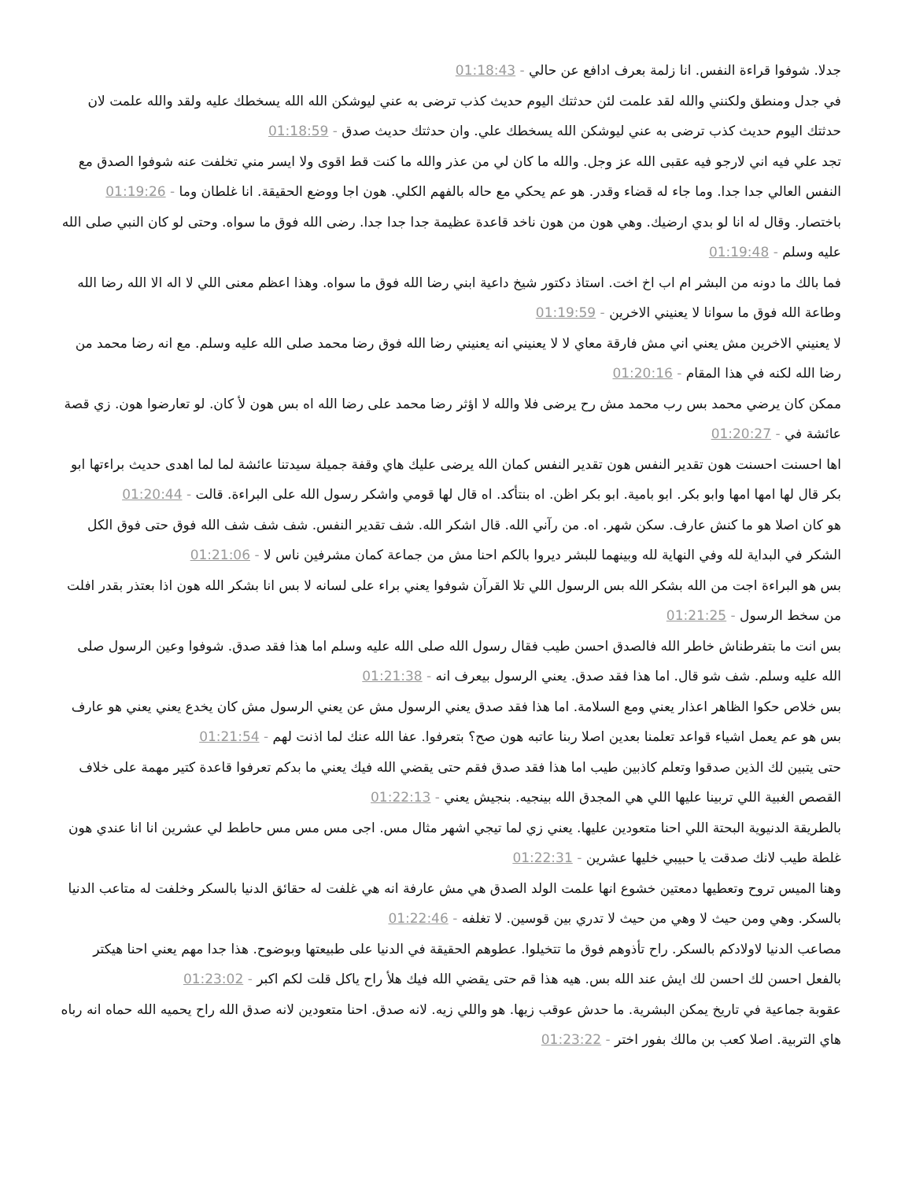جدلا. شوفوا قراءة النفس. انا زلمة بعرف ادافع عن حالي - 01:18:43
في جدل ومنطق ولكنني والله لقد علمت لئن حدثتك اليوم حديث كذب ترضى به عني ليوشكن الله الله يسخطك عليه ولقد والله علمت لان حدثتك اليوم حديث كذب ترضى به عني ليوشكن الله يسخطك علي. وان حدثتك حديث صدق - 01:18:59
تجد علي فيه اني لارجو فيه عقبى الله عز وجل. والله ما كان لي من عذر والله ما كنت قط اقوى ولا ايسر مني تخلفت عنه شوفوا الصدق مع النفس العالي جدا جدا. وما جاء له قضاء وقدر. هو عم يحكي مع حاله بالفهم الكلي. هون اجا ووضع الحقيقة. انا غلطان وما - 01:19:26
باختصار. وقال له انا لو بدي ارضيك. وهي هون من هون ناخد قاعدة عظيمة جدا جدا جدا. رضى الله فوق ما سواه. وحتى لو كان النبي صلى الله عليه وسلم - 01:19:48
فما بالك ما دونه من البشر ام اب اخ اخت. استاذ دكتور شيخ داعية ابني رضا الله فوق ما سواه. وهذا اعظم معنى اللي لا اله الا الله رضا الله وطاعة الله فوق ما سوانا لا يعنيني الاخرين - 01:19:59
لا يعنيني الاخرين مش يعني اني مش فارقة معاي لا لا يعنيني انه يعنيني رضا الله فوق رضا محمد صلى الله عليه وسلم. مع انه رضا محمد من رضا الله لكنه في هذا المقام - 01:20:16
ممكن كان يرضي محمد بس رب محمد مش رح يرضى فلا والله لا اؤثر رضا محمد على رضا الله اه بس هون لأ كان. لو تعارضوا هون. زي قصة عائشة في - 01:20:27
اها احسنت احسنت هون تقدير النفس هون تقدير النفس كمان الله يرضى عليك هاي وقفة جميلة سيدتنا عائشة لما لما اهدى حديث براءتها ابو بكر قال لها امها امها وابو بكر. ابو بامية. ابو بكر اظن. اه بنتأكد. اه قال لها قومي واشكر رسول الله على البراءة. قالت - 01:20:44
هو كان اصلا هو ما كنش عارف. سكن شهر. اه. من رآني الله. قال اشكر الله. شف تقدير النفس. شف شف شف الله فوق حتى فوق الكل الشكر في البداية لله وفي النهاية لله وبينهما للبشر ديروا بالكم احنا مش من جماعة كمان مشرفين ناس لا - 01:21:06
بس هو البراءة اجت من الله بشكر الله بس الرسول اللي تلا القرآن شوفوا يعني براء على لسانه لا بس انا بشكر الله هون اذا بعتذر بقدر افلت من سخط الرسول - 01:21:25
بس انت ما بتفرطناش خاطر الله فالصدق احسن طيب فقال رسول الله صلى الله عليه وسلم اما هذا فقد صدق. شوفوا وعين الرسول صلى الله عليه وسلم. شف شو قال. اما هذا فقد صدق. يعني الرسول بيعرف انه - 01:21:38
بس خلاص حكوا الظاهر اعذار يعني ومع السلامة. اما هذا فقد صدق يعني الرسول مش عن يعني الرسول مش كان يخدع يعني يعني هو عارف بس هو عم يعمل اشياء قواعد تعلمنا بعدين اصلا ربنا عاتبه هون صح؟ بتعرفوا. عفا الله عنك لما اذنت لهم - 01:21:54
حتى يتبين لك الذين صدقوا وتعلم كاذبين طيب اما هذا فقد صدق فقم حتى يقضي الله فيك يعني ما بدكم تعرفوا قاعدة كتير مهمة على خلاف القصص الغبية اللي تربينا عليها اللي هي المجدق الله بينجيه. بنجيش يعني - 01:22:13
بالطريقة الدنيوية البحتة اللي احنا متعودين عليها. يعني زي لما تيجي اشهر مثال مس. اجى مس مس مس حاطط لي عشرين انا انا عندي هون غلطة طيب لانك صدقت يا حبيبي خليها عشرين - 01:22:31
وهنا الميس تروح وتعطيها دمعتين خشوع انها علمت الولد الصدق هي مش عارفة انه هي غلفت له حقائق الدنيا بالسكر وخلفت له متاعب الدنيا بالسكر. وهي ومن حيث لا وهي من حيث لا تدري بين قوسين. لا تغلفه - 01:22:46
مصاعب الدنيا لاولادكم بالسكر. راح تأذوهم فوق ما تتخيلوا. عطوهم الحقيقة في الدنيا على طبيعتها وبوضوح. هذا جدا مهم يعني احنا هيكتر بالفعل احسن لك احسن لك ايش عند الله بس. هيه هذا قم حتى يقضي الله فيك هلأ راح ياكل قلت لكم اكبر - 01:23:02
عقوبة جماعية في تاريخ يمكن البشرية. ما حدش عوقب زيها. هو واللي زيه. لانه صدق. احنا متعودين لانه صدق الله راح يحميه الله حماه انه رباه هاي التربية. اصلا كعب بن مالك بفور اختر - 01:23:22